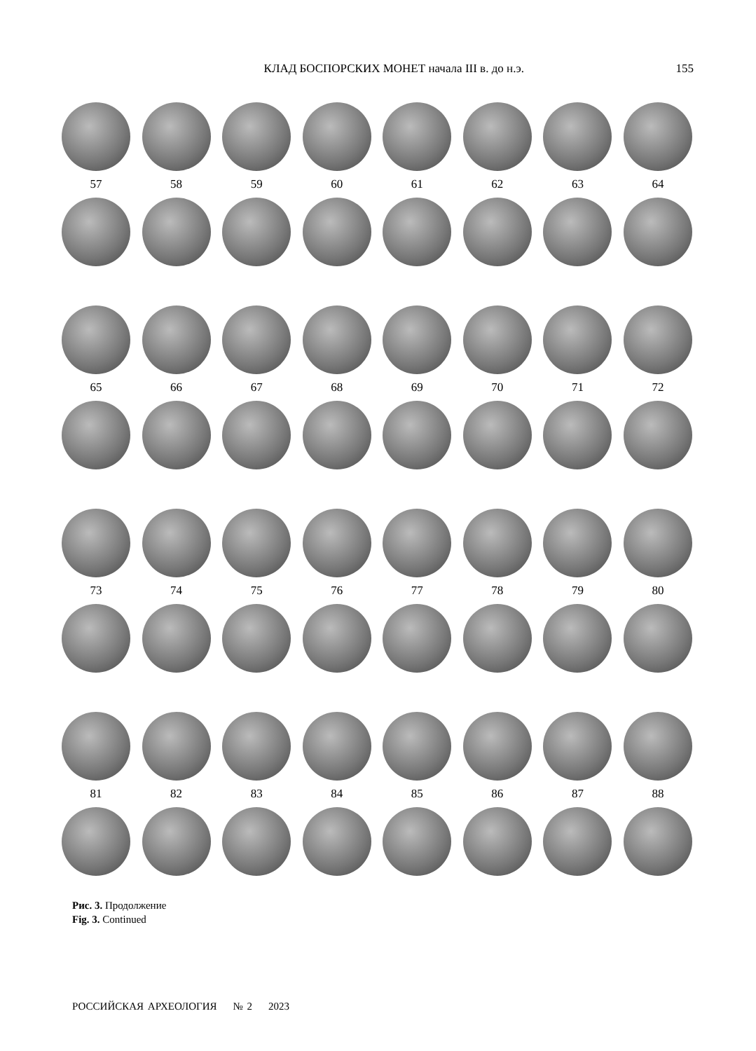КЛАД БОСПОРСКИХ МОНЕТ начала III в. до н.э. 155
57 58 59 60 61 62 63 64
65 66 67 68 69 70 71 72
73 74 75 76 77 78 79 80
81 82 83 84 85 86 87 88
Рис. 3. Продолжение
Fig. 3. Continued
РОССИЙСКАЯ АРХЕОЛОГИЯ № 2 2023